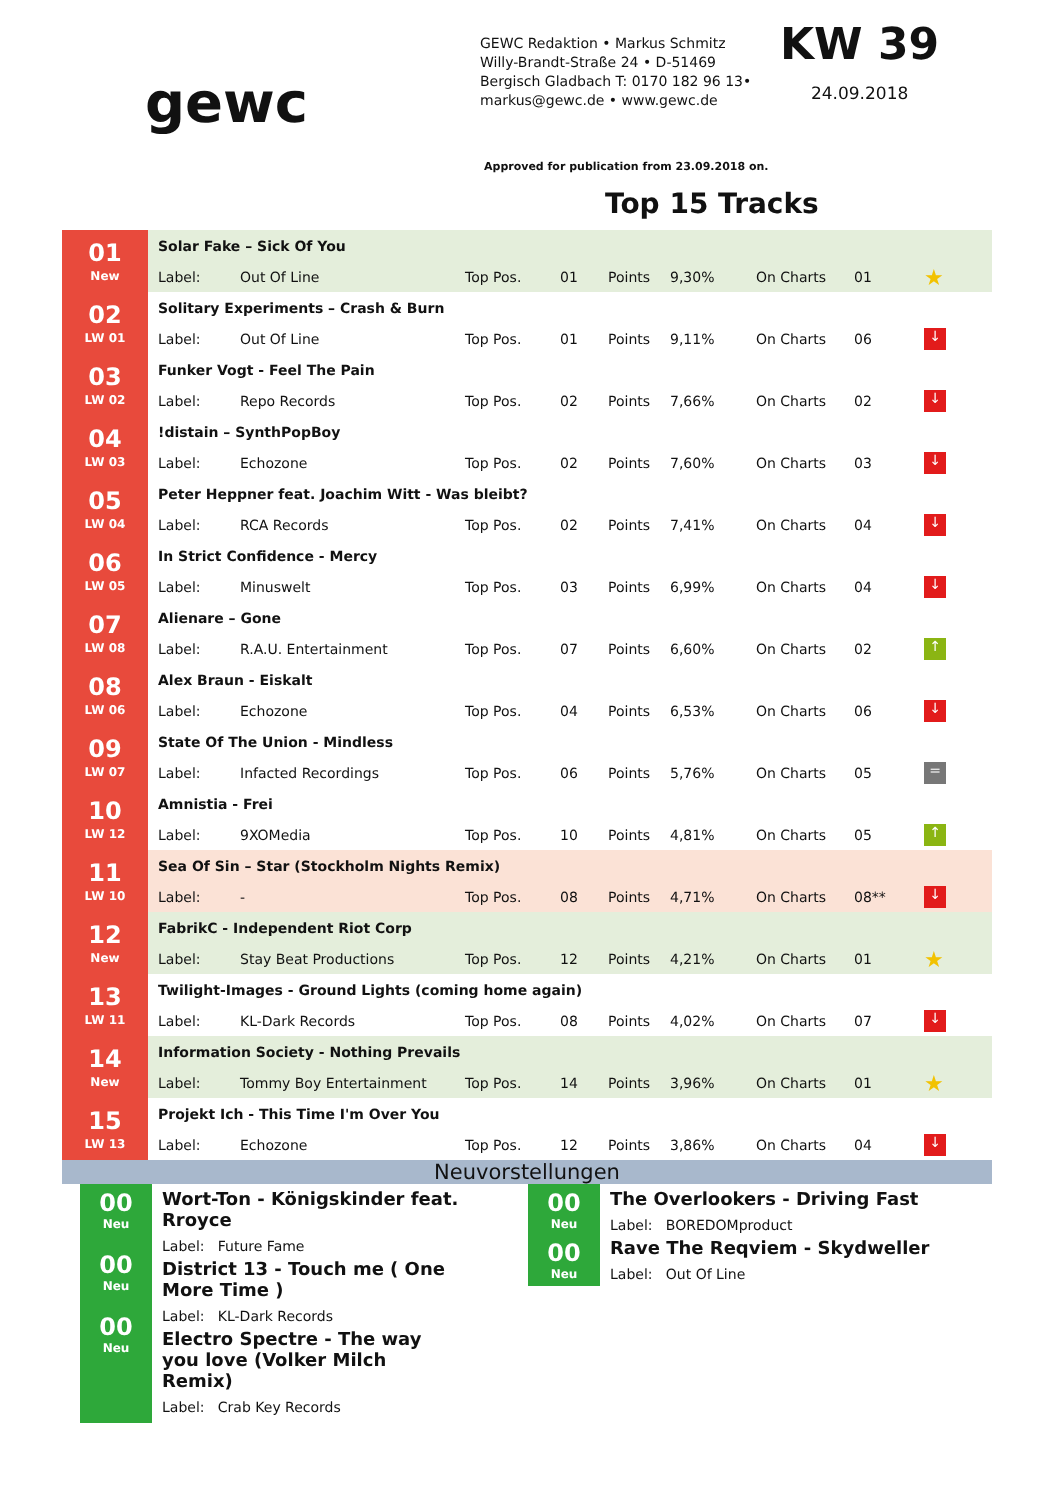gewc
GEWC Redaktion • Markus Schmitz
Willy-Brandt-Straße 24 • D-51469
Bergisch Gladbach T: 0170 182 96 13•
markus@gewc.de • www.gewc.de
KW 39
24.09.2018
Approved for publication from 23.09.2018 on.
Top 15 Tracks
| 01 New | Solar Fake – Sick Of You | | | | | | | | |
| | Label: | Out Of Line | Top Pos. | 01 | Points | 9,30% | On Charts | 01 | ★ |
| 02 LW 01 | Solitary Experiments – Crash & Burn | | | | | | | | |
| | Label: | Out Of Line | Top Pos. | 01 | Points | 9,11% | On Charts | 06 | ↓ |
| 03 LW 02 | Funker Vogt - Feel The Pain | | | | | | | | |
| | Label: | Repo Records | Top Pos. | 02 | Points | 7,66% | On Charts | 02 | ↓ |
| 04 LW 03 | !distain – SynthPopBoy | | | | | | | | |
| | Label: | Echozone | Top Pos. | 02 | Points | 7,60% | On Charts | 03 | ↓ |
| 05 LW 04 | Peter Heppner feat. Joachim Witt - Was bleibt? | | | | | | | | |
| | Label: | RCA Records | Top Pos. | 02 | Points | 7,41% | On Charts | 04 | ↓ |
| 06 LW 05 | In Strict Confidence - Mercy | | | | | | | | |
| | Label: | Minuswelt | Top Pos. | 03 | Points | 6,99% | On Charts | 04 | ↓ |
| 07 LW 08 | Alienare – Gone | | | | | | | | |
| | Label: | R.A.U. Entertainment | Top Pos. | 07 | Points | 6,60% | On Charts | 02 | ↑ |
| 08 LW 06 | Alex Braun - Eiskalt | | | | | | | | |
| | Label: | Echozone | Top Pos. | 04 | Points | 6,53% | On Charts | 06 | ↓ |
| 09 LW 07 | State Of The Union - Mindless | | | | | | | | |
| | Label: | Infacted Recordings | Top Pos. | 06 | Points | 5,76% | On Charts | 05 | = |
| 10 LW 12 | Amnistia - Frei | | | | | | | | |
| | Label: | 9XOMedia | Top Pos. | 10 | Points | 4,81% | On Charts | 05 | ↑ |
| 11 LW 10 | Sea Of Sin – Star (Stockholm Nights Remix) | | | | | | | | |
| | Label: | - | Top Pos. | 08 | Points | 4,71% | On Charts | 08** | ↓ |
| 12 New | FabrikC - Independent Riot Corp | | | | | | | | |
| | Label: | Stay Beat Productions | Top Pos. | 12 | Points | 4,21% | On Charts | 01 | ★ |
| 13 LW 11 | Twilight-Images - Ground Lights (coming home again) | | | | | | | | |
| | Label: | KL-Dark Records | Top Pos. | 08 | Points | 4,02% | On Charts | 07 | ↓ |
| 14 New | Information Society - Nothing Prevails | | | | | | | | |
| | Label: | Tommy Boy Entertainment | Top Pos. | 14 | Points | 3,96% | On Charts | 01 | ★ |
| 15 LW 13 | Projekt Ich - This Time I'm Over You | | | | | | | | |
| | Label: | Echozone | Top Pos. | 12 | Points | 3,86% | On Charts | 04 | ↓ |
Neuvorstellungen
00
Neu
00
Neu
00
Neu
Wort-Ton - Königskinder feat. Rroyce
Label: Future Fame
District 13 - Touch me ( One More Time )
Label: KL-Dark Records
Electro Spectre - The way you love (Volker Milch Remix)
Label: Crab Key Records
00
Neu
00
Neu
The Overlookers - Driving Fast
Label: BOREDOMproduct
Rave The Reqviem - Skydweller
Label: Out Of Line